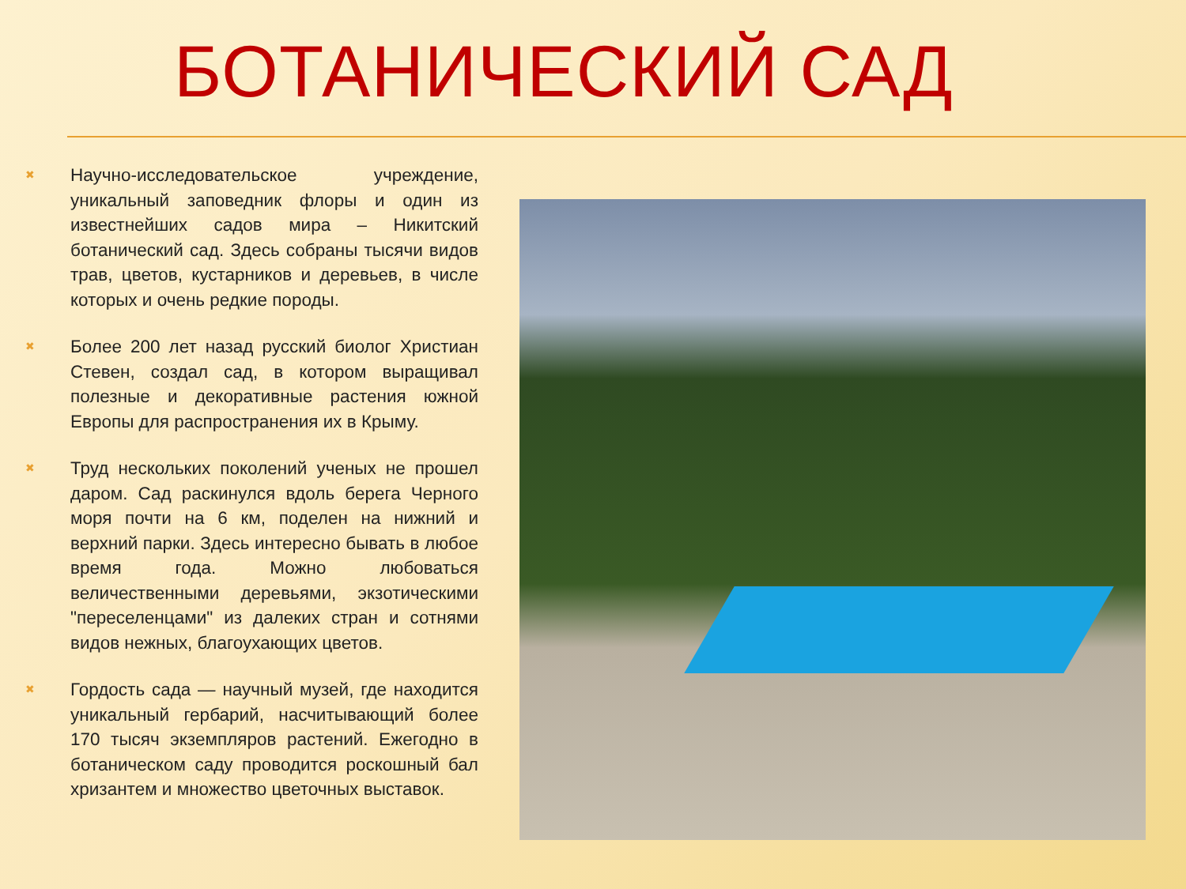БОТАНИЧЕСКИЙ САД
✖ Научно-исследовательское учреждение, уникальный заповедник флоры и один из известнейших садов мира – Никитский ботанический сад. Здесь собраны тысячи видов трав, цветов, кустарников и деревьев, в числе которых и очень редкие породы.
✖ Более 200 лет назад русский биолог Христиан Стевен, создал сад, в котором выращивал полезные и декоративные растения южной Европы для распространения их в Крыму.
✖ Труд нескольких поколений ученых не прошел даром. Сад раскинулся вдоль берега Черного моря почти на 6 км, поделен на нижний и верхний парки. Здесь интересно бывать в любое время года. Можно любоваться величественными деревьями, экзотическими "переселенцами" из далеких стран и сотнями видов нежных, благоухающих цветов.
✖ Гордость сада — научный музей, где находится уникальный гербарий, насчитывающий более 170 тысяч экземпляров растений. Ежегодно в ботаническом саду проводится роскошный бал хризантем и множество цветочных выставок.